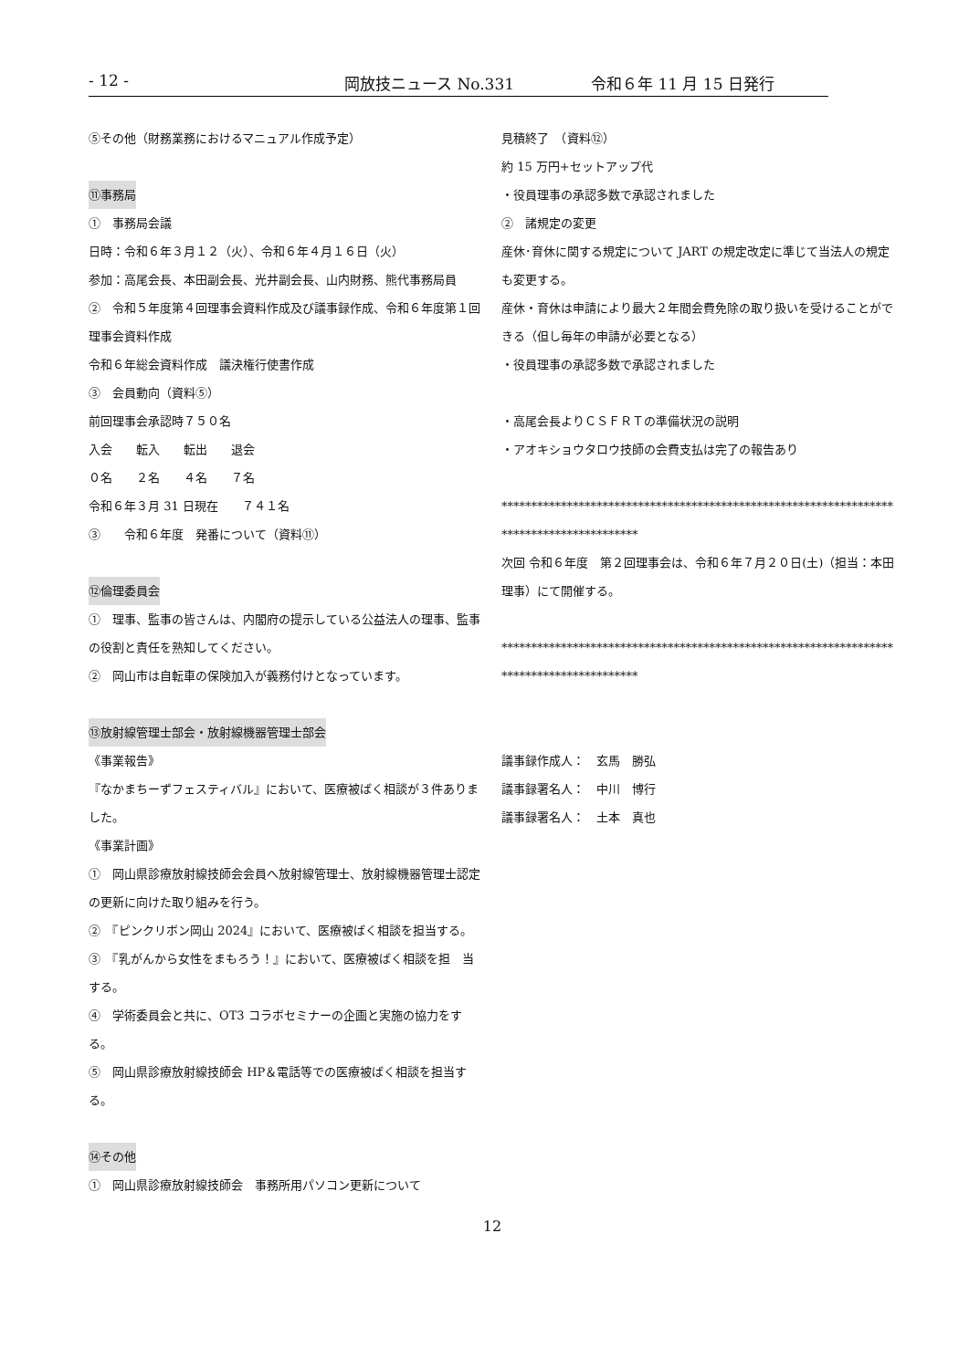- 12 - 岡放技ニュース No.331 令和６年 11 月 15 日発行
⑤その他（財務業務におけるマニュアル作成予定）
⑪事務局
①　事務局会議
日時：令和６年３月１２（火）、令和６年４月１６日（火）
参加：高尾会長、本田副会長、光井副会長、山内財務、熊代事務局員
②　令和５年度第４回理事会資料作成及び議事録作成、令和６年度第１回理事会資料作成
令和６年総会資料作成　議決権行使書作成
③　会員動向（資料⑤）
前回理事会承認時７５０名
入会　　転入　　転出　　退会
０名　　２名　　４名　　７名
令和６年３月 31 日現在　　７４１名
③　　令和６年度　発番について（資料⑪）
⑫倫理委員会
①　理事、監事の皆さんは、内閣府の提示している公益法人の理事、監事の役割と責任を熟知してください。
②　岡山市は自転車の保険加入が義務付けとなっています。
⑬放射線管理士部会・放射線機器管理士部会
《事業報告》
『なかまちーずフェスティバル』において、医療被ばく相談が３件ありました。
《事業計画》
①　岡山県診療放射線技師会会員へ放射線管理士、放射線機器管理士認定の更新に向けた取り組みを行う。
②　『ピンクリボン岡山 2024』において、医療被ばく相談を担当する。
③　『乳がんから女性をまもろう！』において、医療被ばく相談を担　当する。
④　学術委員会と共に、OT3 コラボセミナーの企画と実施の協力をする。
⑤　岡山県診療放射線技師会 HP＆電話等での医療被ばく相談を担当する。
⑭その他
①　岡山県診療放射線技師会　事務所用パソコン更新について
見積終了　（資料⑫）
約 15 万円+セットアップ代
・役員理事の承認多数で承認されました
②　諸規定の変更
産休･育休に関する規定について JART の規定改定に準じて当法人の規定も変更する。
産休・育休は申請により最大２年間会費免除の取り扱いを受けることができる（但し毎年の申請が必要となる）
・役員理事の承認多数で承認されました
・高尾会長よりＣＳＦＲＴの準備状況の説明
・アオキショウタロウ技師の会費支払は完了の報告あり
*****************************************************************************************
次回 令和６年度　第２回理事会は、令和６年７月２０日(土)（担当：本田理事）にて開催する。
*****************************************************************************************
議事録作成人：　玄馬　勝弘
議事録署名人：　中川　博行
議事録署名人：　土本　真也
12